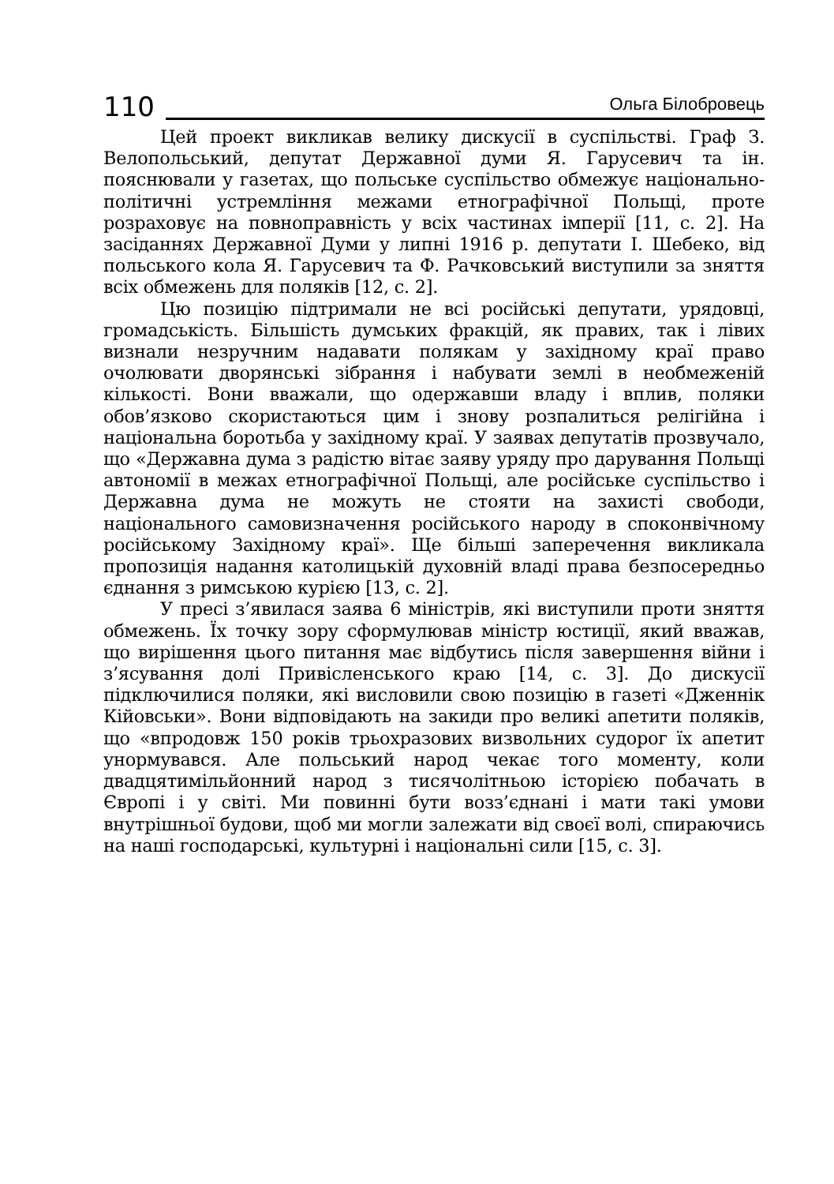110 Ольга Білобровець
Цей проект викликав велику дискусії в суспільстві. Граф З. Велопольський, депутат Державної думи Я. Гарусевич та ін. пояснювали у газетах, що польське суспільство обмежує національно-політичні устремління межами етнографічної Польщі, проте розраховує на повноправність у всіх частинах імперії [11, с. 2]. На засіданнях Державної Думи у липні 1916 р. депутати І. Шебеко, від польського кола Я. Гарусевич та Ф. Рачковський виступили за зняття всіх обмежень для поляків [12, с. 2].
Цю позицію підтримали не всі російські депутати, урядовці, громадськість. Більшість думських фракцій, як правих, так і лівих визнали незручним надавати полякам у західному краї право очолювати дворянські зібрання і набувати землі в необмеженій кількості. Вони вважали, що одержавши владу і вплив, поляки обов’язково скористаються цим і знову розпалиться релігійна і національна боротьба у західному краї. У заявах депутатів прозвучало, що «Державна дума з радістю вітає заяву уряду про дарування Польщі автономії в межах етнографічної Польщі, але російське суспільство і Державна дума не можуть не стояти на захисті свободи, національного самовизначення російського народу в споконвічному російському Західному краї». Ще більші заперечення викликала пропозиція надання католицькій духовній владі права безпосередньо єднання з римською курією [13, с. 2].
У пресі з’явилася заява 6 міністрів, які виступили проти зняття обмежень. Їх точку зору сформулював міністр юстиції, який вважав, що вирішення цього питання має відбутись після завершення війни і з’ясування долі Привісленського краю [14, с. 3]. До дискусії підключилися поляки, які висловили свою позицію в газеті «Дженнік Кійовськи». Вони відповідають на закиди про великі апетити поляків, що «впродовж 150 років трьохразових визвольних судорог їх апетит унормувався. Але польський народ чекає того моменту, коли двадцятимільйонний народ з тисячолітньою історією побачать в Європі і у світі. Ми повинні бути возз’єднані і мати такі умови внутрішньої будови, щоб ми могли залежати від своєї волі, спираючись на наші господарські, культурні і національні сили [15, с. 3].